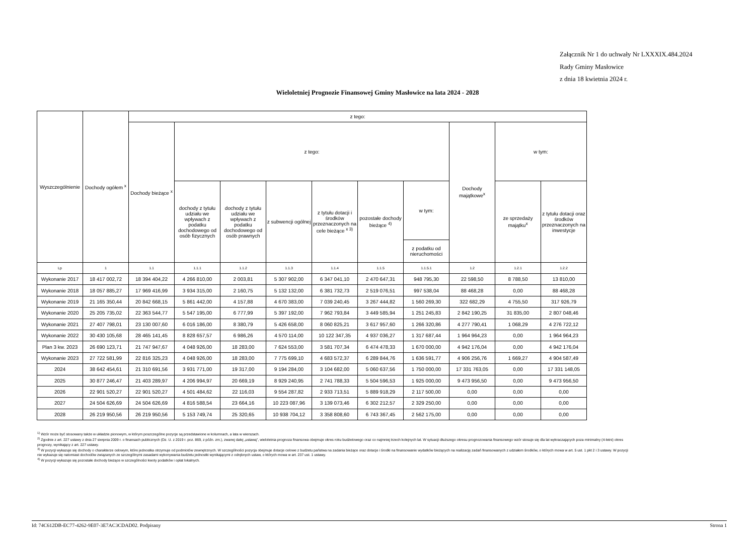Załącznik Nr 1 do uchwały Nr LXXXIX.484.2024
Rady Gminy Masłowice
z dnia 18 kwietnia 2024 r.
Wieloletniej Prognozie Finansowej Gminy Masłowice na lata 2024 - 2028
| Wyszczególnienie | Dochody ogółem <sup>x</sup> | z tego: | | | | | | | | | |
| --- | --- | --- | --- | --- | --- | --- | --- | --- | --- | --- | --- |
| | | Dochody bieżące <sup>x</sup> | z tego: | | | | | | Dochody majątkowe<sup>x</sup> | w tym: | |
| | | | dochody z tytułu udziału we wpływach z podatku dochodowego od osób fizycznych | dochody z tytułu udziału we wpływach z podatku dochodowego od osób prawnych | z subwencji ogólnej | z tytułu dotacji i środków przeznaczonych na cele bieżące <sup>x 3)</sup> | pozostałe dochody bieżące <sup>4)</sup> | w tym: | | ze sprzedaży majątku<sup>x</sup> | z tytułu dotacji oraz środków przeznaczonych na inwestycje |
| | | | | | | | | z podatku od nieruchomości | | | |
| Lp | 1 | 1.1 | 1.1.1 | 1.1.2 | 1.1.3 | 1.1.4 | 1.1.5 | 1.1.5.1 | 1.2 | 1.2.1 | 1.2.2 |
| Wykonanie 2017 | 18 417 002,72 | 18 394 404,22 | 4 266 810,00 | 2 003,81 | 5 307 902,00 | 6 347 041,10 | 2 470 647,31 | 948 795,30 | 22 598,50 | 8 788,50 | 13 810,00 |
| Wykonanie 2018 | 18 057 885,27 | 17 969 416,99 | 3 934 315,00 | 2 160,75 | 5 132 132,00 | 6 381 732,73 | 2 519 076,51 | 997 538,04 | 88 468,28 | 0,00 | 88 468,28 |
| Wykonanie 2019 | 21 165 350,44 | 20 842 668,15 | 5 861 442,00 | 4 157,88 | 4 670 383,00 | 7 039 240,45 | 3 267 444,82 | 1 560 269,30 | 322 682,29 | 4 755,50 | 317 926,79 |
| Wykonanie 2020 | 25 205 735,02 | 22 363 544,77 | 5 547 195,00 | 6 777,99 | 5 397 192,00 | 7 962 793,84 | 3 449 585,94 | 1 251 245,83 | 2 842 190,25 | 31 835,00 | 2 807 048,46 |
| Wykonanie 2021 | 27 407 798,01 | 23 130 007,60 | 6 016 186,00 | 8 380,79 | 5 426 658,00 | 8 060 825,21 | 3 617 957,60 | 1 266 320,86 | 4 277 790,41 | 1 068,29 | 4 276 722,12 |
| Wykonanie 2022 | 30 430 105,68 | 28 465 141,45 | 8 828 657,57 | 6 986,26 | 4 570 114,00 | 10 122 347,35 | 4 937 036,27 | 1 317 687,44 | 1 964 964,23 | 0,00 | 1 964 964,23 |
| Plan 3 kw. 2023 | 26 690 123,71 | 21 747 947,67 | 4 048 926,00 | 18 283,00 | 7 624 553,00 | 3 581 707,34 | 6 474 478,33 | 1 670 000,00 | 4 942 176,04 | 0,00 | 4 942 176,04 |
| Wykonanie 2023 | 27 722 581,99 | 22 816 325,23 | 4 048 926,00 | 18 283,00 | 7 775 699,10 | 4 683 572,37 | 6 289 844,76 | 1 636 591,77 | 4 906 256,76 | 1 669,27 | 4 904 587,49 |
| 2024 | 38 642 454,61 | 21 310 691,56 | 3 931 771,00 | 19 317,00 | 9 194 284,00 | 3 104 682,00 | 5 060 637,56 | 1 750 000,00 | 17 331 763,05 | 0,00 | 17 331 148,05 |
| 2025 | 30 877 246,47 | 21 403 289,97 | 4 206 994,97 | 20 669,19 | 8 929 240,95 | 2 741 788,33 | 5 504 596,53 | 1 925 000,00 | 9 473 956,50 | 0,00 | 9 473 956,50 |
| 2026 | 22 901 520,27 | 22 901 520,27 | 4 501 484,62 | 22 116,03 | 9 554 287,82 | 2 933 713,51 | 5 889 918,29 | 2 117 500,00 | 0,00 | 0,00 | 0,00 |
| 2027 | 24 504 626,69 | 24 504 626,69 | 4 816 588,54 | 23 664,16 | 10 223 087,96 | 3 139 073,46 | 6 302 212,57 | 2 329 250,00 | 0,00 | 0,00 | 0,00 |
| 2028 | 26 219 950,56 | 26 219 950,56 | 5 153 749,74 | 25 320,65 | 10 938 704,12 | 3 358 808,60 | 6 743 367,45 | 2 562 175,00 | 0,00 | 0,00 | 0,00 |
<sup>1)</sup> Wzór może być stosowany także w układzie pionowym, w którym poszczególne pozycje są przedstawione w kolumnach, a lata w wierszach.
<sup>2)</sup> Zgodnie z art. 227 ustawy z dnia 27 sierpnia 2009 r. o finansach publicznych (Dz. U. z 2019 r. poz. 869, z późn. zm.), zwanej dalej „ustawą”, wieloletnia prognoza finansowa obejmuje okres roku budżetowego oraz co najmniej trzech kolejnych lat. W sytuacji dłuższego okresu prognozowania finansowego wzór stosuje się dla lat wykraczających poza minimalny (4-letni) okres prognozy, wynikający z art. 227 ustawy.
<sup>3)</sup> W pozycji wykazuje się dochody o charakterze celowym, które jednostka otrzymuje od podmiotów zewnętrznych. W szczególności pozycja obejmuje dotacje celowe z budżetu państwa na zadania bieżące oraz dotacje i środki na finansowanie wydatków bieżących na realizację zadań finansowanych z udziałem środków, o których mowa w art. 5 ust. 1 pkt 2 i 3 ustawy. W pozycji nie wykazuje się natomiast dochodów związanych ze szczególnymi zasadami wykonywania budżetu jednostki wynikającymi z odrębnych ustaw, o których mowa w art. 237 ust. 1 ustawy.
<sup>4)</sup> W pozycji wykazuje się pozostałe dochody bieżące w szczególności kwoty podatków i opłat lokalnych.
Id: 74C612DB-EC77-4262-9E07-3E7AC3CDAD02. Podpisany Strona 1